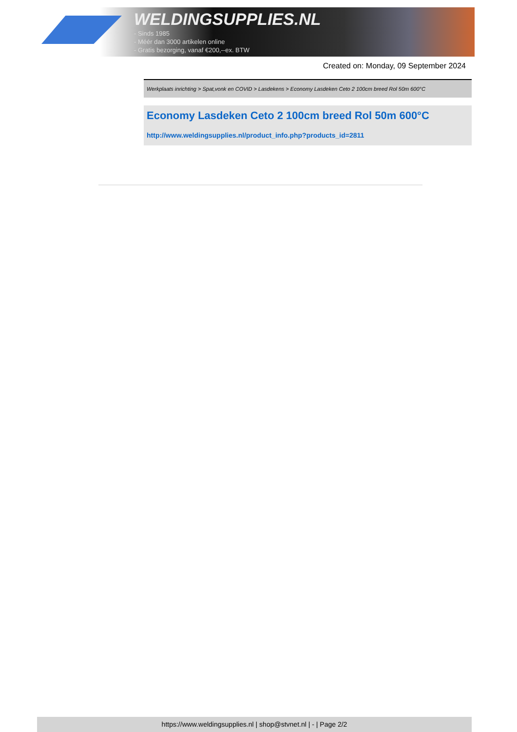WELDINGSUPPLIES.NL
- Sinds 1985
- Méér dan 3000 artikelen online
- Gratis bezorging, vanaf €200,--ex. BTW
Created on: Monday, 09 September 2024
Werkplaats inrichting > Spat,vonk en COVID > Lasdekens > Economy Lasdeken Ceto 2 100cm breed Rol 50m 600°C
Economy Lasdeken Ceto 2 100cm breed Rol 50m 600°C
http://www.weldingsupplies.nl/product_info.php?products_id=2811
https://www.weldingsupplies.nl | shop@stvnet.nl | - | Page 2/2